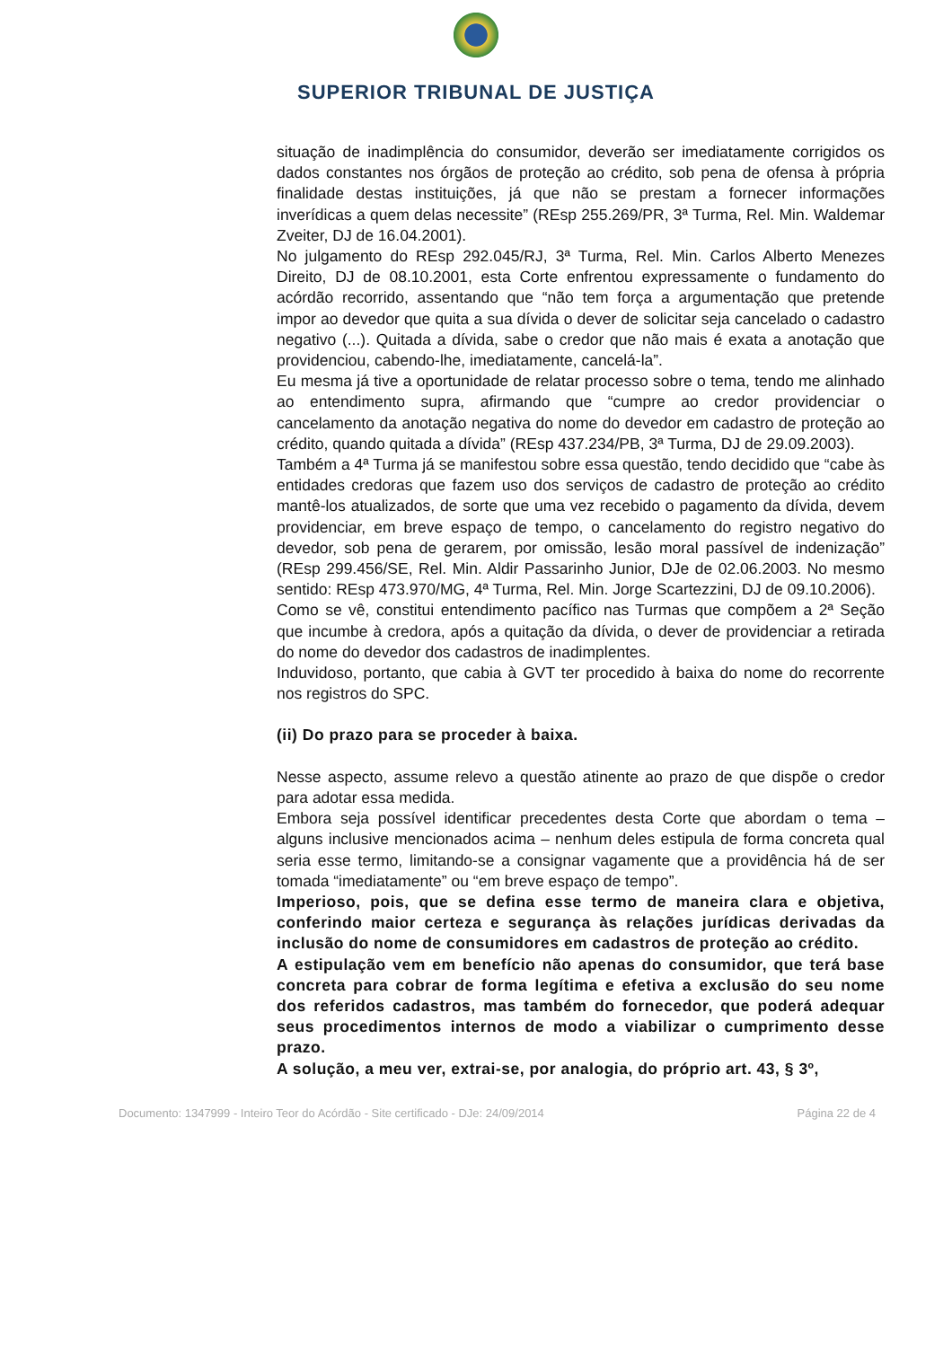SUPERIOR TRIBUNAL DE JUSTIÇA
situação de inadimplência do consumidor, deverão ser imediatamente corrigidos os dados constantes nos órgãos de proteção ao crédito, sob pena de ofensa à própria finalidade destas instituições, já que não se prestam a fornecer informações inverídicas a quem delas necessite” (REsp 255.269/PR, 3ª Turma, Rel. Min. Waldemar Zveiter, DJ de 16.04.2001).
No julgamento do REsp 292.045/RJ, 3ª Turma, Rel. Min. Carlos Alberto Menezes Direito, DJ de 08.10.2001, esta Corte enfrentou expressamente o fundamento do acórdão recorrido, assentando que “não tem força a argumentação que pretende impor ao devedor que quita a sua dívida o dever de solicitar seja cancelado o cadastro negativo (...). Quitada a dívida, sabe o credor que não mais é exata a anotação que providenciou, cabendo-lhe, imediatamente, cancelá-la”.
Eu mesma já tive a oportunidade de relatar processo sobre o tema, tendo me alinhado ao entendimento supra, afirmando que “cumpre ao credor providenciar o cancelamento da anotação negativa do nome do devedor em cadastro de proteção ao crédito, quando quitada a dívida” (REsp 437.234/PB, 3ª Turma, DJ de 29.09.2003).
Também a 4ª Turma já se manifestou sobre essa questão, tendo decidido que “cabe às entidades credoras que fazem uso dos serviços de cadastro de proteção ao crédito mantê-los atualizados, de sorte que uma vez recebido o pagamento da dívida, devem providenciar, em breve espaço de tempo, o cancelamento do registro negativo do devedor, sob pena de gerarem, por omissão, lesão moral passível de indenização” (REsp 299.456/SE, Rel. Min. Aldir Passarinho Junior, DJe de 02.06.2003. No mesmo sentido: REsp 473.970/MG, 4ª Turma, Rel. Min. Jorge Scartezzini, DJ de 09.10.2006).
Como se vê, constitui entendimento pacífico nas Turmas que compõem a 2ª Seção que incumbe à credora, após a quitação da dívida, o dever de providenciar a retirada do nome do devedor dos cadastros de inadimplentes.
Induvidoso, portanto, que cabia à GVT ter procedido à baixa do nome do recorrente nos registros do SPC.
(ii) Do prazo para se proceder à baixa.
Nesse aspecto, assume relevo a questão atinente ao prazo de que dispõe o credor para adotar essa medida.
Embora seja possível identificar precedentes desta Corte que abordam o tema – alguns inclusive mencionados acima – nenhum deles estipula de forma concreta qual seria esse termo, limitando-se a consignar vagamente que a providência há de ser tomada “imediatamente” ou “em breve espaço de tempo”.
Imperioso, pois, que se defina esse termo de maneira clara e objetiva, conferindo maior certeza e segurança às relações jurídicas derivadas da inclusão do nome de consumidores em cadastros de proteção ao crédito.
A estipulação vem em benefício não apenas do consumidor, que terá base concreta para cobrar de forma legítima e efetiva a exclusão do seu nome dos referidos cadastros, mas também do fornecedor, que poderá adequar seus procedimentos internos de modo a viabilizar o cumprimento desse prazo.
A solução, a meu ver, extrai-se, por analogia, do próprio art. 43, § 3º,
Documento: 1347999 - Inteiro Teor do Acórdão - Site certificado - DJe: 24/09/2014 Página 22 de 4